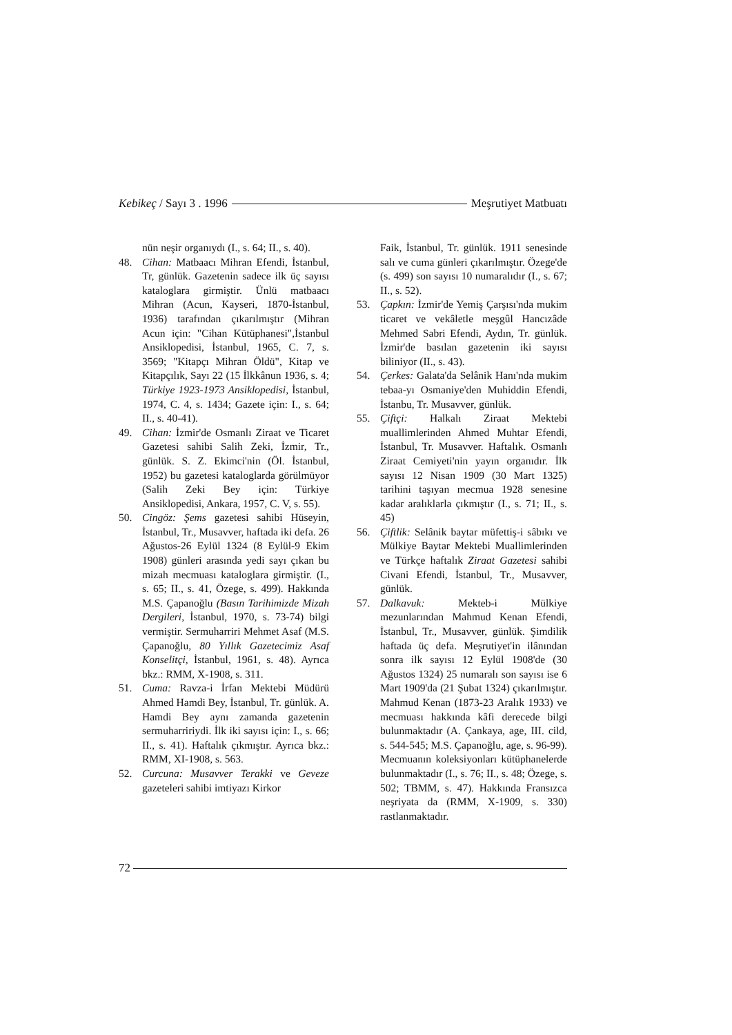Kebikeç / Sayı 3 . 1996 Meşrutiyet Matbuatı
nün neşir organıydı (I., s. 64; II., s. 40).
48. Cihan: Matbaacı Mihran Efendi, İstanbul, Tr, günlük. Gazetenin sadece ilk üç sayısı kataloglara girmiştir. Ünlü matbaacı Mihran (Acun, Kayseri, 1870-İstanbul, 1936) tarafından çıkarılmıştır (Mihran Acun için: "Cihan Kütüphanesi",İstanbul Ansiklopedisi, İstanbul, 1965, C. 7, s. 3569; "Kitapçı Mihran Öldü", Kitap ve Kitapçılık, Sayı 22 (15 İlkkânun 1936, s. 4; Türkiye 1923-1973 Ansiklopedisi, İstanbul, 1974, C. 4, s. 1434; Gazete için: I., s. 64; II., s. 40-41).
49. Cihan: İzmir'de Osmanlı Ziraat ve Ticaret Gazetesi sahibi Salih Zeki, İzmir, Tr., günlük. S. Z. Ekimci'nin (Öl. İstanbul, 1952) bu gazetesi kataloglarda görülmüyor (Salih Zeki Bey için: Türkiye Ansiklopedisi, Ankara, 1957, C. V, s. 55).
50. Cingöz: Şems gazetesi sahibi Hüseyin, İstanbul, Tr., Musavver, haftada iki defa. 26 Ağustos-26 Eylül 1324 (8 Eylül-9 Ekim 1908) günleri arasında yedi sayı çıkan bu mizah mecmuası kataloglara girmiştir. (I., s. 65; II., s. 41, Özege, s. 499). Hakkında M.S. Çapanoğlu (Basın Tarihimizde Mizah Dergileri, İstanbul, 1970, s. 73-74) bilgi vermiştir. Sermuharriri Mehmet Asaf (M.S. Çapanoğlu, 80 Yıllık Gazetecimiz Asaf Konselitçi, İstanbul, 1961, s. 48). Ayrıca bkz.: RMM, X-1908, s. 311.
51. Cuma: Ravza-i İrfan Mektebi Müdürü Ahmed Hamdi Bey, İstanbul, Tr. günlük. A. Hamdi Bey aynı zamanda gazetenin sermuharririydi. İlk iki sayısı için: I., s. 66; II., s. 41). Haftalık çıkmıştır. Ayrıca bkz.: RMM, XI-1908, s. 563.
52. Curcuna: Musavver Terakki ve Geveze gazeteleri sahibi imtiyazı Kirkor
Faik, İstanbul, Tr. günlük. 1911 senesinde salı ve cuma günleri çıkarılmıştır. Özege'de (s. 499) son sayısı 10 numaralıdır (I., s. 67; II., s. 52).
53. Çapkın: İzmir'de Yemiş Çarşısı'nda mukim ticaret ve vekâletle meşgûl Hancızâde Mehmed Sabri Efendi, Aydın, Tr. günlük. İzmir'de basılan gazetenin iki sayısı biliniyor (II., s. 43).
54. Çerkes: Galata'da Selânik Hanı'nda mukim tebaa-yı Osmaniye'den Muhiddin Efendi, İstanbu, Tr. Musavver, günlük.
55. Çiftçi: Halkalı Ziraat Mektebi muallimlerinden Ahmed Muhtar Efendi, İstanbul, Tr. Musavver. Haftalık. Osmanlı Ziraat Cemiyeti'nin yayın organıdır. İlk sayısı 12 Nisan 1909 (30 Mart 1325) tarihini taşıyan mecmua 1928 senesine kadar aralıklarla çıkmıştır (I., s. 71; II., s. 45)
56. Çiftlik: Selânik baytar müfettiş-i sâbıkı ve Mülkiye Baytar Mektebi Muallimlerinden ve Türkçe haftalık Ziraat Gazetesi sahibi Civani Efendi, İstanbul, Tr., Musavver, günlük.
57. Dalkavuk: Mekteb-i Mülkiye mezunlarından Mahmud Kenan Efendi, İstanbul, Tr., Musavver, günlük. Şimdilik haftada üç defa. Meşrutiyet'in ilânından sonra ilk sayısı 12 Eylül 1908'de (30 Ağustos 1324) 25 numaralı son sayısı ise 6 Mart 1909'da (21 Şubat 1324) çıkarılmıştır. Mahmud Kenan (1873-23 Aralık 1933) ve mecmuası hakkında kâfi derecede bilgi bulunmaktadır (A. Çankaya, age, III. cild, s. 544-545; M.S. Çapanoğlu, age, s. 96-99). Mecmuanın koleksiyonları kütüphanelerde bulunmaktadır (I., s. 76; II., s. 48; Özege, s. 502; TBMM, s. 47). Hakkında Fransızca neşriyata da (RMM, X-1909, s. 330) rastlanmaktadır.
72